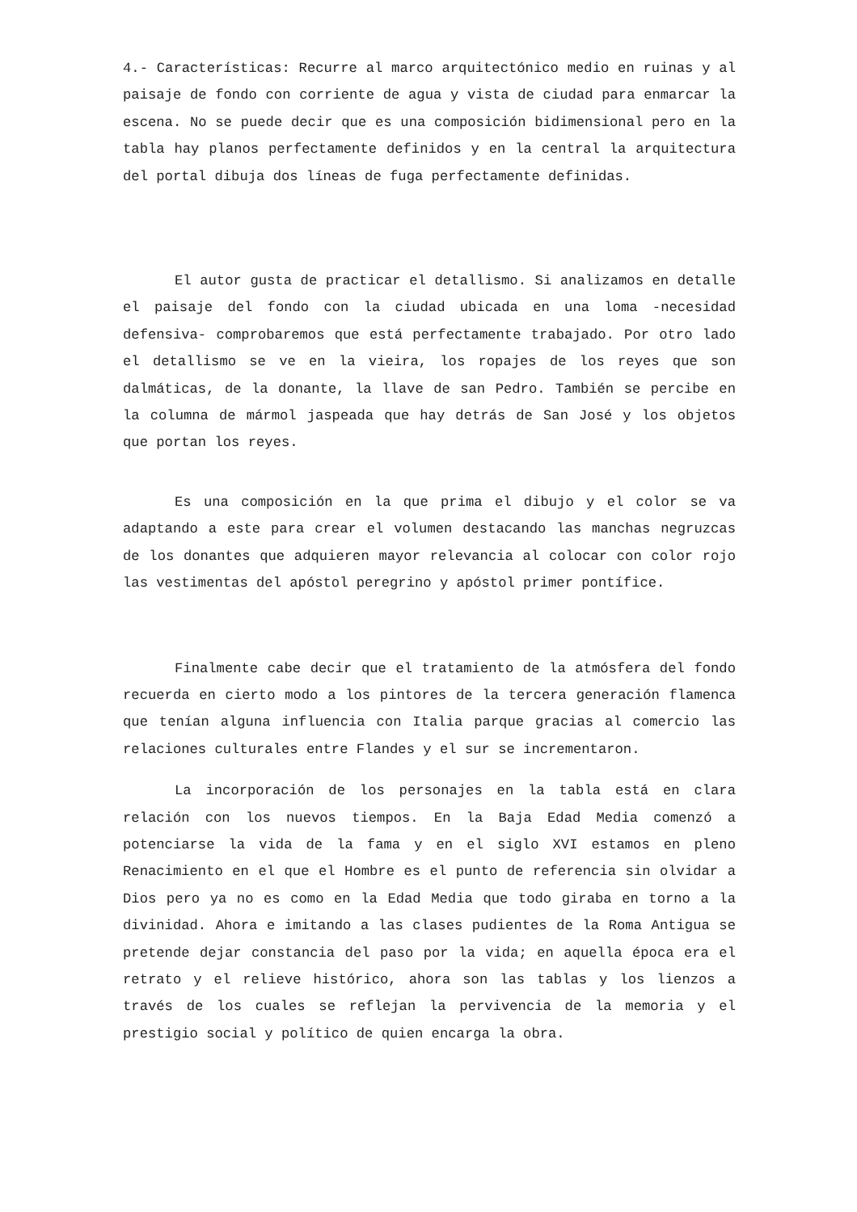4.- Características: Recurre al marco arquitectónico medio en ruinas y al paisaje de fondo con corriente de agua y vista de ciudad para enmarcar la escena. No se puede decir que es una composición bidimensional pero en la tabla hay planos perfectamente definidos y en la central la arquitectura del portal dibuja dos líneas de fuga perfectamente definidas.
El autor gusta de practicar el detallismo. Si analizamos en detalle el paisaje del fondo con la ciudad ubicada en una loma -necesidad defensiva- comprobaremos que está perfectamente trabajado. Por otro lado el detallismo se ve en la vieira, los ropajes de los reyes que son dalmáticas, de la donante, la llave de san Pedro. También se percibe en la columna de mármol jaspeada que hay detrás de San José y los objetos que portan los reyes.
Es una composición en la que prima el dibujo y el color se va adaptando a este para crear el volumen destacando las manchas negruzcas de los donantes que adquieren mayor relevancia al colocar con color rojo las vestimentas del apóstol peregrino y apóstol primer pontífice.
Finalmente cabe decir que el tratamiento de la atmósfera del fondo recuerda en cierto modo a los pintores de la tercera generación flamenca que tenían alguna influencia con Italia parque gracias al comercio las relaciones culturales entre Flandes y el sur se incrementaron.
La incorporación de los personajes en la tabla está en clara relación con los nuevos tiempos. En la Baja Edad Media comenzó a potenciarse la vida de la fama y en el siglo XVI estamos en pleno Renacimiento en el que el Hombre es el punto de referencia sin olvidar a Dios pero ya no es como en la Edad Media que todo giraba en torno a la divinidad. Ahora e imitando a las clases pudientes de la Roma Antigua se pretende dejar constancia del paso por la vida; en aquella época era el retrato y el relieve histórico, ahora son las tablas y los lienzos a través de los cuales se reflejan la pervivencia de la memoria y el prestigio social y político de quien encarga la obra.